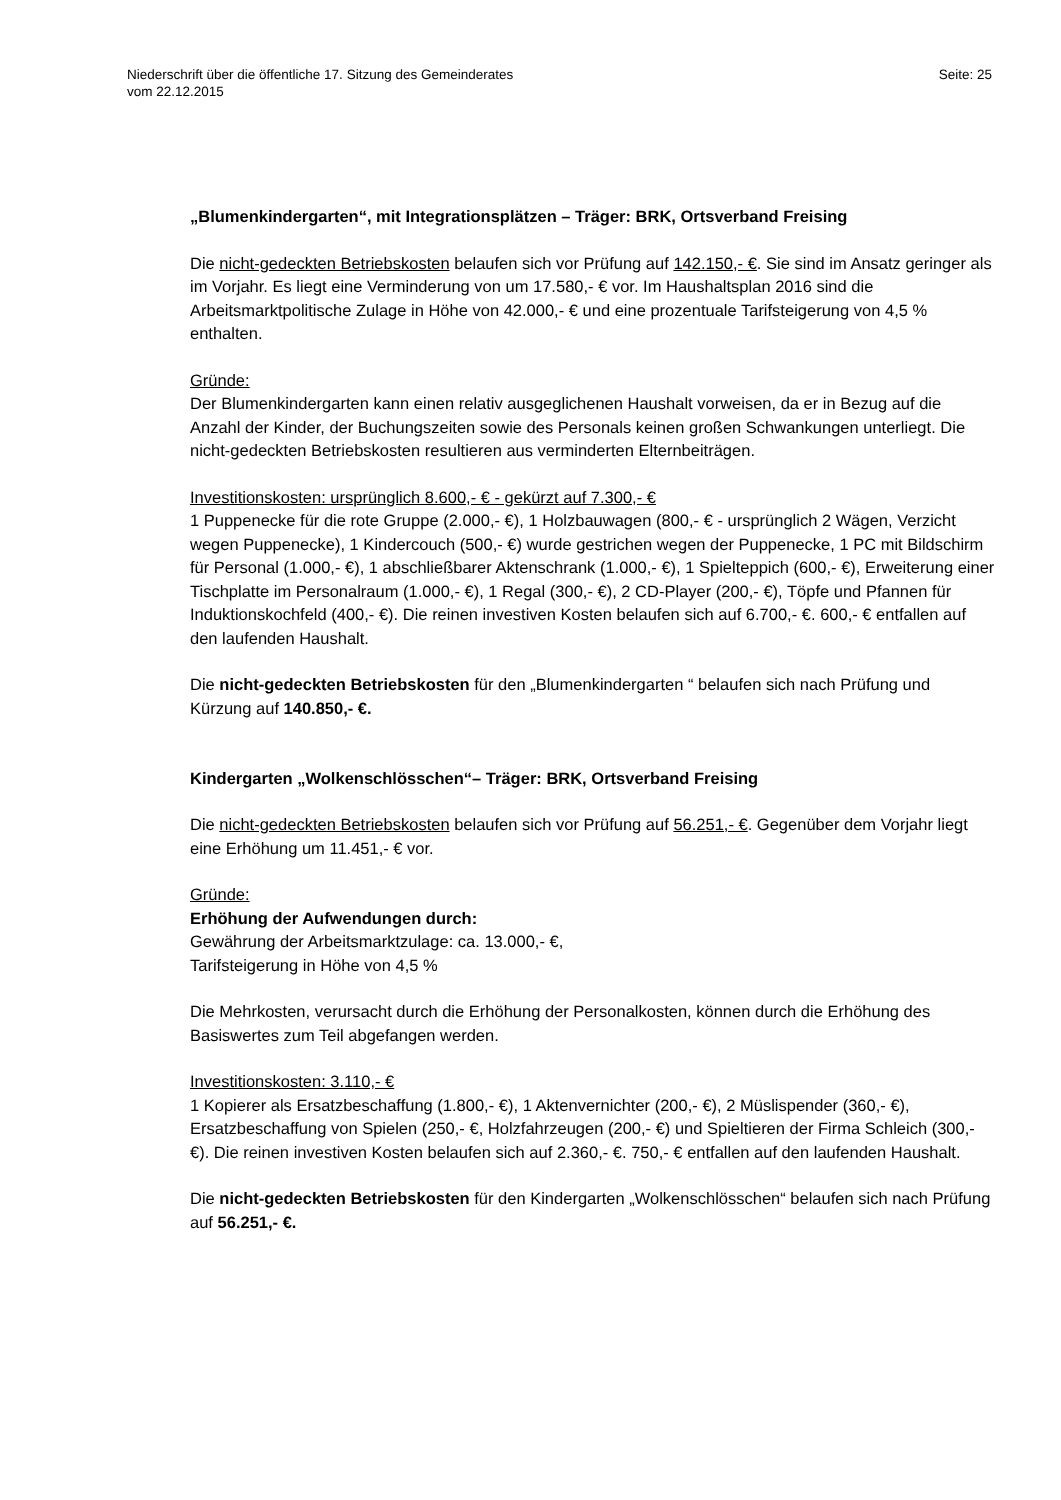Niederschrift über die öffentliche 17. Sitzung des Gemeinderates
vom 22.12.2015
Seite: 25
„Blumenkindergarten“, mit Integrationsplätzen – Träger: BRK, Ortsverband Freising
Die nicht-gedeckten Betriebskosten belaufen sich vor Prüfung auf 142.150,- €. Sie sind im Ansatz geringer als im Vorjahr. Es liegt eine Verminderung von um 17.580,- € vor. Im Haushaltsplan 2016 sind die Arbeitsmarktpolitische Zulage in Höhe von 42.000,- € und eine prozentuale Tarifsteigerung von 4,5 % enthalten.
Gründe:
Der Blumenkindergarten kann einen relativ ausgeglichenen Haushalt vorweisen, da er in Bezug auf die Anzahl der Kinder, der Buchungszeiten sowie des Personals keinen großen Schwankungen unterliegt. Die nicht-gedeckten Betriebskosten resultieren aus verminderten Elternbeiträgen.
Investitionskosten: ursprünglich 8.600,- € - gekürzt auf 7.300,- €
1 Puppenecke für die rote Gruppe (2.000,- €), 1 Holzbauwagen (800,- € - ursprünglich 2 Wägen, Verzicht wegen Puppenecke), 1 Kindercouch (500,- €) wurde gestrichen wegen der Puppenecke, 1 PC mit Bildschirm für Personal (1.000,- €), 1 abschließbarer Aktenschrank (1.000,- €), 1 Spielteppich (600,- €), Erweiterung einer Tischplatte im Personalraum (1.000,- €), 1 Regal (300,- €), 2 CD-Player (200,- €), Töpfe und Pfannen für Induktionskochfeld (400,- €). Die reinen investiven Kosten belaufen sich auf 6.700,- €. 600,- € entfallen auf den laufenden Haushalt.
Die nicht-gedeckten Betriebskosten für den „Blumenkindergarten “ belaufen sich nach Prüfung und Kürzung auf 140.850,- €.
Kindergarten „Wolkenschlösschen“– Träger: BRK, Ortsverband Freising
Die nicht-gedeckten Betriebskosten belaufen sich vor Prüfung auf 56.251,- €. Gegenüber dem Vorjahr liegt eine Erhöhung um 11.451,- € vor.
Gründe:
Erhöhung der Aufwendungen durch:
Gewährung der Arbeitsmarktzulage: ca. 13.000,- €,
Tarifsteigerung in Höhe von 4,5 %
Die Mehrkosten, verursacht durch die Erhöhung der Personalkosten, können durch die Erhöhung des Basiswertes zum Teil abgefangen werden.
Investitionskosten: 3.110,- €
1 Kopierer als Ersatzbeschaffung (1.800,- €), 1 Aktenvernichter (200,- €), 2 Müslispender (360,- €), Ersatzbeschaffung von Spielen (250,- €, Holzfahrzeugen (200,- €) und Spieltieren der Firma Schleich (300,- €). Die reinen investiven Kosten belaufen sich auf 2.360,- €. 750,- € entfallen auf den laufenden Haushalt.
Die nicht-gedeckten Betriebskosten für den Kindergarten „Wolkenschlösschen“ belaufen sich nach Prüfung auf 56.251,- €.